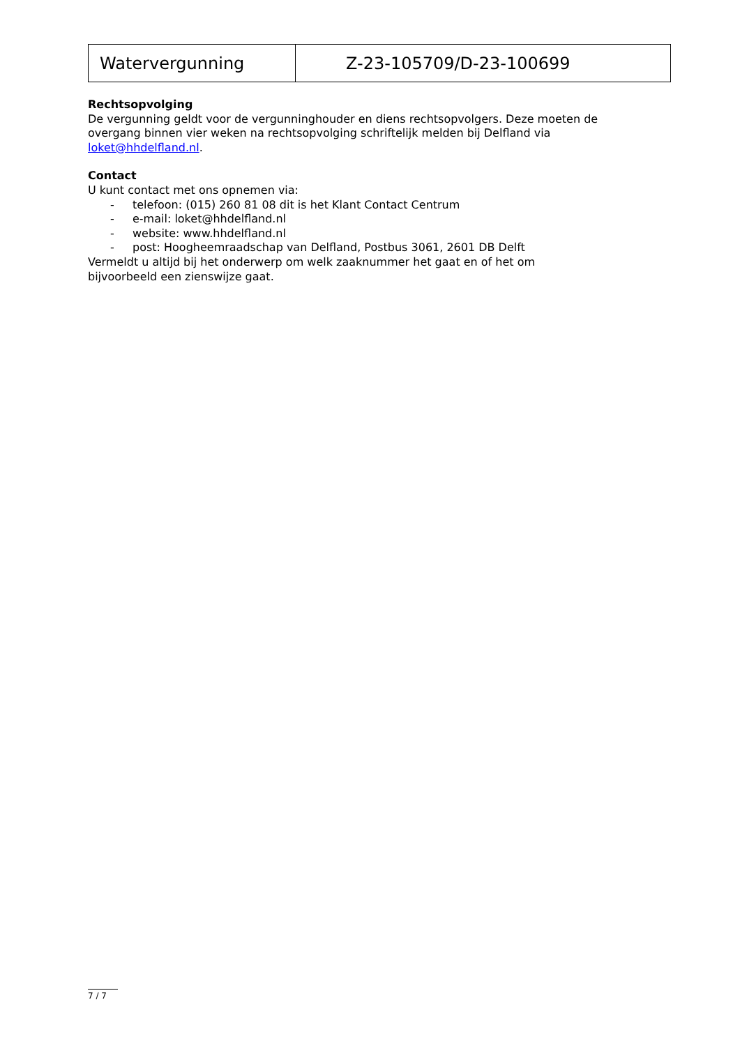| Watervergunning | Z-23-105709/D-23-100699 |
Rechtsopvolging
De vergunning geldt voor de vergunninghouder en diens rechtsopvolgers. Deze moeten de overgang binnen vier weken na rechtsopvolging schriftelijk melden bij Delfland via loket@hhdelfland.nl.
Contact
U kunt contact met ons opnemen via:
- telefoon: (015) 260 81 08 dit is het Klant Contact Centrum
- e-mail: loket@hhdelfland.nl
- website: www.hhdelfland.nl
- post: Hoogheemraadschap van Delfland, Postbus 3061, 2601 DB Delft
Vermeldt u altijd bij het onderwerp om welk zaaknummer het gaat en of het om bijvoorbeeld een zienswijze gaat.
7 / 7